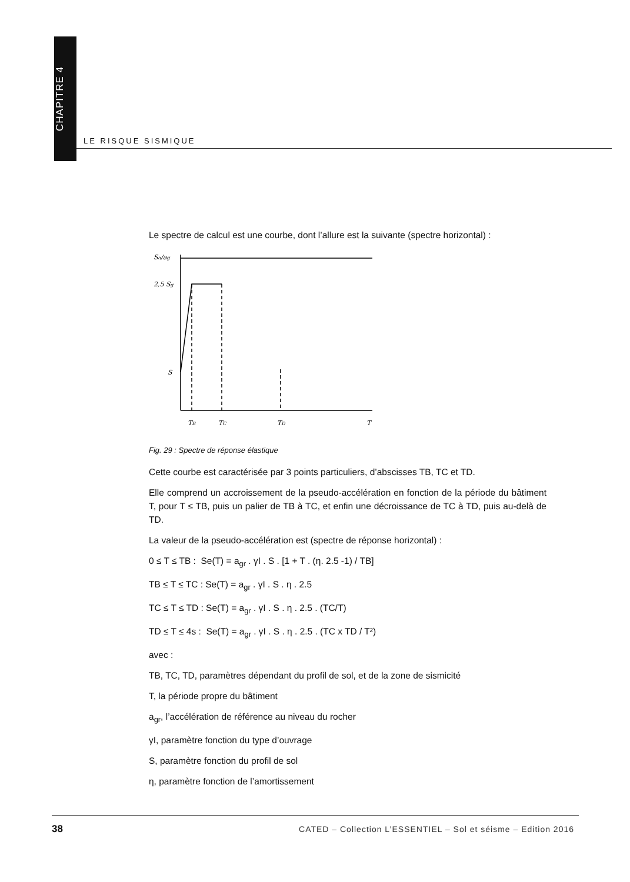CHAPITRE 4
LE RISQUE SISMIQUE
Le spectre de calcul est une courbe, dont l’allure est la suivante (spectre horizontal) :
Sa/ag
2,5 Sg
S
TB
TC
TD
T
Fig. 29 : Spectre de réponse élastique
Cette courbe est caractérisée par 3 points particuliers, d’abscisses TB, TC et TD.
Elle comprend un accroissement de la pseudo-accélération en fonction de la période du bâtiment T, pour T ≤ TB, puis un palier de TB à TC, et enfin une décroissance de TC à TD, puis au-delà de TD.
La valeur de la pseudo-accélération est (spectre de réponse horizontal) :
0 ≤ T ≤ TB : Se(T) = a<sub>gr</sub> . γI . S . [1 + T . (η. 2.5 -1) / TB]
TB ≤ T ≤ TC : Se(T) = a<sub>gr</sub> . γI . S . η . 2.5
TC ≤ T ≤ TD : Se(T) = a<sub>gr</sub> . γI . S . η . 2.5 . (TC/T)
TD ≤ T ≤ 4s : Se(T) = a<sub>gr</sub> . γI . S . η . 2.5 . (TC x TD / T²)
avec :
TB, TC, TD, paramètres dépendant du profil de sol, et de la zone de sismicité
T, la période propre du bâtiment
a<sub>gr</sub>, l’accélération de référence au niveau du rocher
γI, paramètre fonction du type d’ouvrage
S, paramètre fonction du profil de sol
η, paramètre fonction de l’amortissement
38
CATED – Collection L’ESSENTIEL – Sol et séisme – Edition 2016